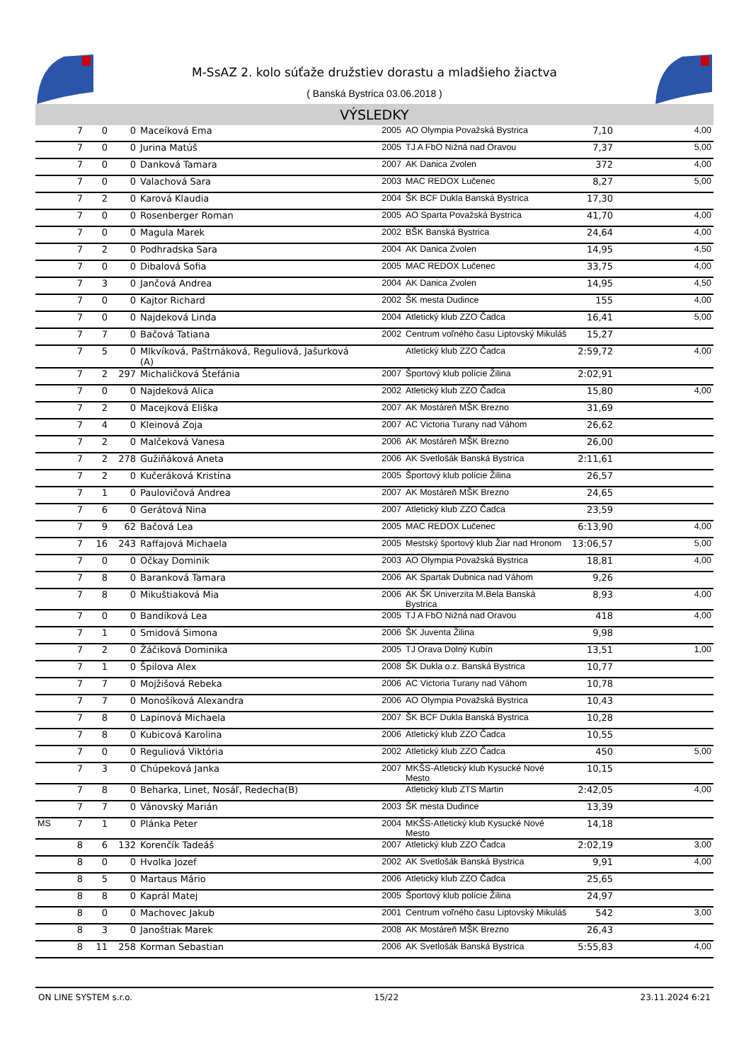M-SsAZ 2. kolo súťaže družstiev dorastu a mladšieho žiactva
( Banská Bystrica 03.06.2018 )
VÝSLEDKY
| | 7 | 0 | 0 | Maceíková Ema | 2005 | AO Olympia Považská Bystrica | 7,10 | 4,00 |
| | 7 | 0 | 0 | Jurina Matúš | 2005 | TJ A FbO Nižná nad Oravou | 7,37 | 5,00 |
| | 7 | 0 | 0 | Danková Tamara | 2007 | AK Danica Zvolen | 372 | 4,00 |
| | 7 | 0 | 0 | Valachová Sara | 2003 | MAC REDOX Lučenec | 8,27 | 5,00 |
| | 7 | 2 | 0 | Karová Klaudia | 2004 | ŠK BCF Dukla Banská Bystrica | 17,30 | |
| | 7 | 0 | 0 | Rosenberger Roman | 2005 | AO Sparta Považská Bystrica | 41,70 | 4,00 |
| | 7 | 0 | 0 | Magula Marek | 2002 | BŠK Banská Bystrica | 24,64 | 4,00 |
| | 7 | 2 | 0 | Podhradska Sara | 2004 | AK Danica Zvolen | 14,95 | 4,50 |
| | 7 | 0 | 0 | Dibalová Sofia | 2005 | MAC REDOX Lučenec | 33,75 | 4,00 |
| | 7 | 3 | 0 | Jančová Andrea | 2004 | AK Danica Zvolen | 14,95 | 4,50 |
| | 7 | 0 | 0 | Kajtor Richard | 2002 | ŠK mesta Dudince | 155 | 4,00 |
| | 7 | 0 | 0 | Najdeková Linda | 2004 | Atletický klub ZZO Čadca | 16,41 | 5,00 |
| | 7 | 7 | 0 | Bačová Tatiana | 2002 | Centrum voľného času Liptovský Mikuláš | 15,27 | |
| | 7 | 5 | 0 | Mlkvíková, Paštrnáková, Reguliová, Jašurková (A) | | Atletický klub ZZO Čadca | 2:59,72 | 4,00 |
| | 7 | 2 | 297 | Michaličková Štefánia | 2007 | Športový klub polície Žilina | 2:02,91 | |
| | 7 | 0 | 0 | Najdeková Alica | 2002 | Atletický klub ZZO Čadca | 15,80 | 4,00 |
| | 7 | 2 | 0 | Macejková Eliška | 2007 | AK Mostáreň MŠK Brezno | 31,69 | |
| | 7 | 4 | 0 | Kleinová Zoja | 2007 | AC Victoria Turany nad Váhom | 26,62 | |
| | 7 | 2 | 0 | Malčeková Vanesa | 2006 | AK Mostáreň MŠK Brezno | 26,00 | |
| | 7 | 2 | 278 | Gužiňáková Aneta | 2006 | AK Svetlošák Banská Bystrica | 2:11,61 | |
| | 7 | 2 | 0 | Kučeráková Kristína | 2005 | Športový klub polície Žilina | 26,57 | |
| | 7 | 1 | 0 | Paulovičová Andrea | 2007 | AK Mostáreň MŠK Brezno | 24,65 | |
| | 7 | 6 | 0 | Gerátová Nina | 2007 | Atletický klub ZZO Čadca | 23,59 | |
| | 7 | 9 | 62 | Bačová Lea | 2005 | MAC REDOX Lučenec | 6:13,90 | 4,00 |
| | 7 | 16 | 243 | Raffajová Michaela | 2005 | Mestský športový klub Žiar nad Hronom | 13:06,57 | 5,00 |
| | 7 | 0 | 0 | Očkay Dominik | 2003 | AO Olympia Považská Bystrica | 18,81 | 4,00 |
| | 7 | 8 | 0 | Baranková Tamara | 2006 | AK Spartak Dubnica nad Váhom | 9,26 | |
| | 7 | 8 | 0 | Mikuštiaková Mia | 2006 | AK ŠK Univerzita M.Bela Banská Bystrica | 8,93 | 4,00 |
| | 7 | 0 | 0 | Bandíková Lea | 2005 | TJ A FbO Nižná nad Oravou | 418 | 4,00 |
| | 7 | 1 | 0 | Smidová Simona | 2006 | ŠK Juventa Žilina | 9,98 | |
| | 7 | 2 | 0 | Žáčiková Dominika | 2005 | TJ Orava Dolný Kubín | 13,51 | 1,00 |
| | 7 | 1 | 0 | Špilova Alex | 2008 | ŠK Dukla o.z. Banská Bystrica | 10,77 | |
| | 7 | 7 | 0 | Mojžišová Rebeka | 2006 | AC Victoria Turany nad Váhom | 10,78 | |
| | 7 | 7 | 0 | Monošíková Alexandra | 2006 | AO Olympia Považská Bystrica | 10,43 | |
| | 7 | 8 | 0 | Lapinová Michaela | 2007 | ŠK BCF Dukla Banská Bystrica | 10,28 | |
| | 7 | 8 | 0 | Kubicová Karolina | 2006 | Atletický klub ZZO Čadca | 10,55 | |
| | 7 | 0 | 0 | Reguliová Viktória | 2002 | Atletický klub ZZO Čadca | 450 | 5,00 |
| | 7 | 3 | 0 | Chúpeková Janka | 2007 | MKŠS-Atletický klub Kysucké Nové Mesto | 10,15 | |
| | 7 | 8 | 0 | Beharka, Linet, Nosáľ, Redecha(B) | | Atletický klub ZTS Martin | 2:42,05 | 4,00 |
| | 7 | 7 | 0 | Vánovský Marián | 2003 | ŠK mesta Dudince | 13,39 | |
| MS | 7 | 1 | 0 | Plánka Peter | 2004 | MKŠS-Atletický klub Kysucké Nové Mesto | 14,18 | |
| | 8 | 6 | 132 | Korenčík Tadeáš | 2007 | Atletický klub ZZO Čadca | 2:02,19 | 3,00 |
| | 8 | 0 | 0 | Hvolka Jozef | 2002 | AK Svetlošák Banská Bystrica | 9,91 | 4,00 |
| | 8 | 5 | 0 | Martaus Mário | 2006 | Atletický klub ZZO Čadca | 25,65 | |
| | 8 | 8 | 0 | Kaprál Matej | 2005 | Športový klub polície Žilina | 24,97 | |
| | 8 | 0 | 0 | Machovec Jakub | 2001 | Centrum voľného času Liptovský Mikuláš | 542 | 3,00 |
| | 8 | 3 | 0 | Janoštiak Marek | 2008 | AK Mostáreň MŠK Brezno | 26,43 | |
| | 8 | 11 | 258 | Korman Sebastian | 2006 | AK Svetlošák Banská Bystrica | 5:55,83 | 4,00 |
ON LINE SYSTEM s.r.o. 15/22 23.11.2024 6:21